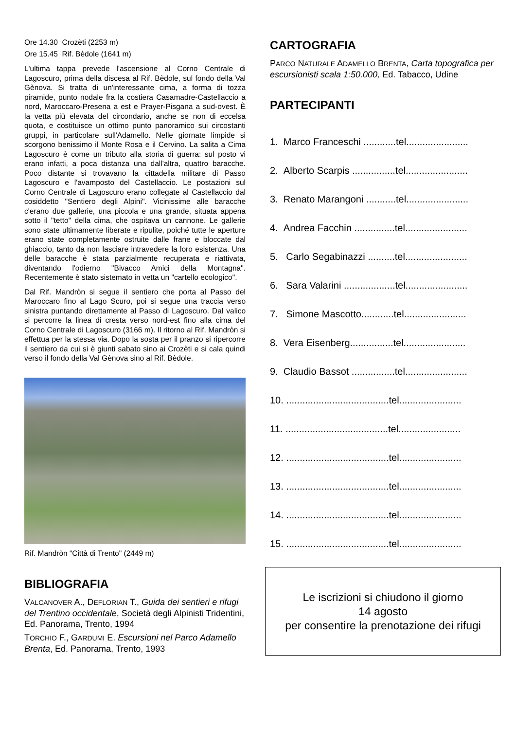Ore 14.30 Crozèti (2253 m)
Ore 15.45 Rif. Bèdole (1641 m)
L'ultima tappa prevede l'ascensione al Corno Centrale di Lagoscuro, prima della discesa al Rif. Bèdole, sul fondo della Val Gènova. Si tratta di un'interessante cima, a forma di tozza piramide, punto nodale fra la costiera Casamadre-Castellaccio a nord, Maroccaro-Presena a est e Prayer-Pisgana a sud-ovest. È la vetta più elevata del circondario, anche se non di eccelsa quota, e costituisce un ottimo punto panoramico sui circostanti gruppi, in particolare sull'Adamello. Nelle giornate limpide si scorgono benissimo il Monte Rosa e il Cervino. La salita a Cima Lagoscuro è come un tributo alla storia di guerra: sul posto vi erano infatti, a poca distanza una dall'altra, quattro baracche. Poco distante si trovavano la cittadella militare di Passo Lagoscuro e l'avamposto del Castellaccio. Le postazioni sul Corno Centrale di Lagoscuro erano collegate al Castellaccio dal cosiddetto "Sentiero degli Alpini". Vicinissime alle baracche c'erano due gallerie, una piccola e una grande, situata appena sotto il "tetto" della cima, che ospitava un cannone. Le gallerie sono state ultimamente liberate e ripulite, poiché tutte le aperture erano state completamente ostruite dalle frane e bloccate dal ghiaccio, tanto da non lasciare intravedere la loro esistenza. Una delle baracche è stata parzialmente recuperata e riattivata, diventando l'odierno "Bivacco Amici della Montagna". Recentemente è stato sistemato in vetta un "cartello ecologico".
Dal Rif. Mandròn si segue il sentiero che porta al Passo del Maroccaro fino al Lago Scuro, poi si segue una traccia verso sinistra puntando direttamente al Passo di Lagoscuro. Dal valico si percorre la linea di cresta verso nord-est fino alla cima del Corno Centrale di Lagoscuro (3166 m). Il ritorno al Rif. Mandròn si effettua per la stessa via. Dopo la sosta per il pranzo si ripercorre il sentiero da cui si è giunti sabato sino ai Crozèti e si cala quindi verso il fondo della Val Gènova sino al Rif. Bèdole.
Rif. Mandròn “Città di Trento" (2449 m)
BIBLIOGRAFIA
VALCANOVER A., DEFLORIAN T., Guida dei sentieri e rifugi del Trentino occidentale, Società degli Alpinisti Tridentini, Ed. Panorama, Trento, 1994
TORCHIO F., GARDUMI E. Escursioni nel Parco Adamello Brenta, Ed. Panorama, Trento, 1993
CARTOGRAFIA
PARCO NATURALE ADAMELLO BRENTA, Carta topografica per escursionisti scala 1:50.000, Ed. Tabacco, Udine
PARTECIPANTI
1. Marco Franceschi ............tel.......................
2. Alberto Scarpis ................tel.......................
3. Renato Marangoni ...........tel.......................
4. Andrea Facchin ...............tel.......................
5. Carlo Segabinazzi ..........tel.......................
6. Sara Valarini ...................tel.......................
7. Simone Mascotto............tel.......................
8. Vera Eisenberg................tel.......................
9. Claudio Bassot ................tel.......................
10. ......................................tel.......................
11. ......................................tel.......................
12. ......................................tel.......................
13. ......................................tel.......................
14. ......................................tel.......................
15. ......................................tel.......................
Le iscrizioni si chiudono il giorno
14 agosto
per consentire la prenotazione dei rifugi